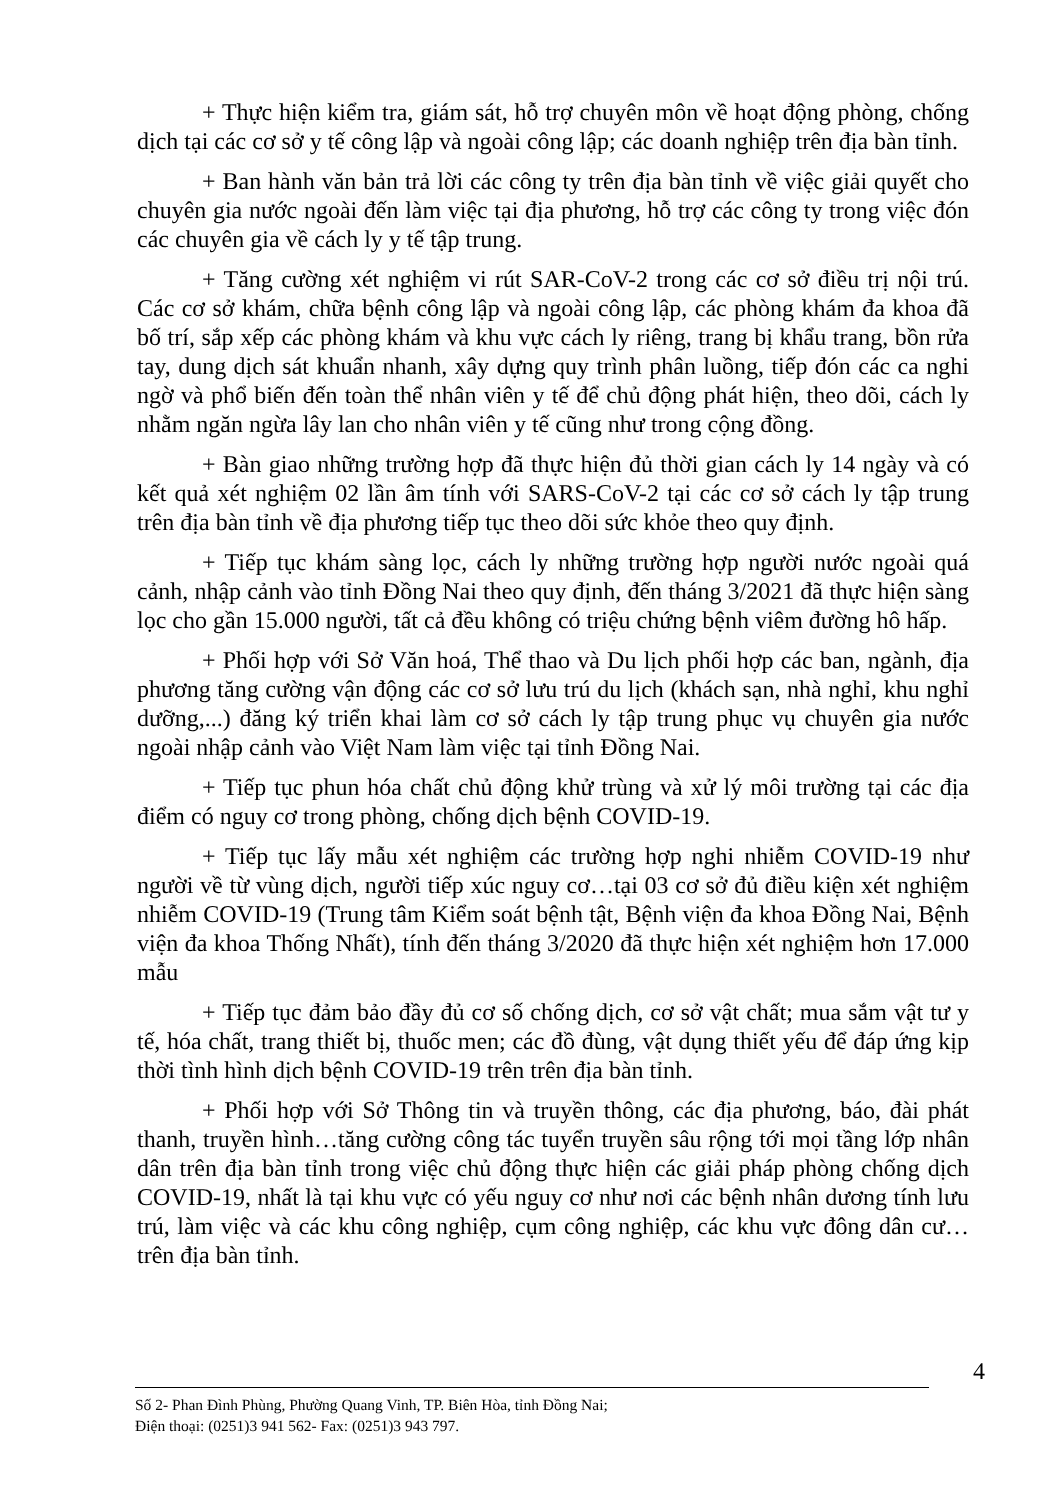+ Thực hiện kiểm tra, giám sát, hỗ trợ chuyên môn về hoạt động phòng, chống dịch tại các cơ sở y tế công lập và ngoài công lập; các doanh nghiệp trên địa bàn tỉnh.
+ Ban hành văn bản trả lời các công ty trên địa bàn tỉnh về việc giải quyết cho chuyên gia nước ngoài đến làm việc tại địa phương, hỗ trợ các công ty trong việc đón các chuyên gia về cách ly y tế tập trung.
+ Tăng cường xét nghiệm vi rút SAR-CoV-2 trong các cơ sở điều trị nội trú. Các cơ sở khám, chữa bệnh công lập và ngoài công lập, các phòng khám đa khoa đã bố trí, sắp xếp các phòng khám và khu vực cách ly riêng, trang bị khẩu trang, bồn rửa tay, dung dịch sát khuẩn nhanh, xây dựng quy trình phân luồng, tiếp đón các ca nghi ngờ và phổ biến đến toàn thể nhân viên y tế để chủ động phát hiện, theo dõi, cách ly nhằm ngăn ngừa lây lan cho nhân viên y tế cũng như trong cộng đồng.
+ Bàn giao những trường hợp đã thực hiện đủ thời gian cách ly 14 ngày và có kết quả xét nghiệm 02 lần âm tính với SARS-CoV-2 tại các cơ sở cách ly tập trung trên địa bàn tỉnh về địa phương tiếp tục theo dõi sức khỏe theo quy định.
+ Tiếp tục khám sàng lọc, cách ly những trường hợp người nước ngoài quá cảnh, nhập cảnh vào tỉnh Đồng Nai theo quy định, đến tháng 3/2021 đã thực hiện sàng lọc cho gần 15.000 người, tất cả đều không có triệu chứng bệnh viêm đường hô hấp.
+ Phối hợp với Sở Văn hoá, Thể thao và Du lịch phối hợp các ban, ngành, địa phương tăng cường vận động các cơ sở lưu trú du lịch (khách sạn, nhà nghỉ, khu nghỉ dưỡng,...) đăng ký triển khai làm cơ sở cách ly tập trung phục vụ chuyên gia nước ngoài nhập cảnh vào Việt Nam làm việc tại tỉnh Đồng Nai.
+ Tiếp tục phun hóa chất chủ động khử trùng và xử lý môi trường tại các địa điểm có nguy cơ trong phòng, chống dịch bệnh COVID-19.
+ Tiếp tục lấy mẫu xét nghiệm các trường hợp nghi nhiễm COVID-19 như người về từ vùng dịch, người tiếp xúc nguy cơ…tại 03 cơ sở đủ điều kiện xét nghiệm nhiễm COVID-19 (Trung tâm Kiểm soát bệnh tật, Bệnh viện đa khoa Đồng Nai, Bệnh viện đa khoa Thống Nhất), tính đến tháng 3/2020 đã thực hiện xét nghiệm hơn 17.000 mẫu
+ Tiếp tục đảm bảo đầy đủ cơ số chống dịch, cơ sở vật chất; mua sắm vật tư y tế, hóa chất, trang thiết bị, thuốc men; các đồ đùng, vật dụng thiết yếu để đáp ứng kịp thời tình hình dịch bệnh COVID-19 trên trên địa bàn tỉnh.
+ Phối hợp với Sở Thông tin và truyền thông, các địa phương, báo, đài phát thanh, truyền hình…tăng cường công tác tuyển truyền sâu rộng tới mọi tầng lớp nhân dân trên địa bàn tỉnh trong việc chủ động thực hiện các giải pháp phòng chống dịch COVID-19, nhất là tại khu vực có yếu nguy cơ như nơi các bệnh nhân dương tính lưu trú, làm việc và các khu công nghiệp, cụm công nghiệp, các khu vực đông dân cư… trên địa bàn tỉnh.
4
Số 2- Phan Đình Phùng, Phường Quang Vinh, TP. Biên Hòa, tỉnh Đồng Nai;
Điện thoại: (0251)3 941 562- Fax: (0251)3 943 797.